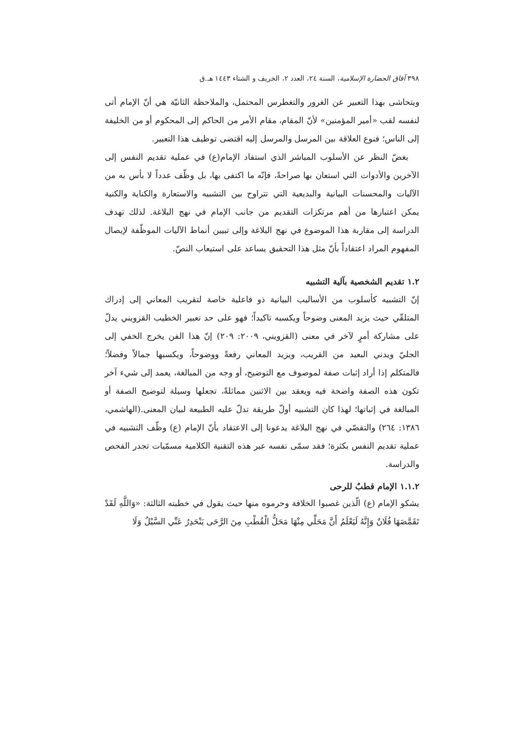٣٩٨ آفاق الحضارة الإسلامية، السنة ٢٤، العدد ٢، الخريف و الشتاء ١٤٤٣ هـ.ق
ويتحاشى بهذا التعبير عن الغرور والتغطرس المحتمل، والملاحظة الثانيّة هي أنّ الإمام أتى لنفسه لقب «أمير المؤمنين» لأنّ المقام، مقام الأمر من الحاكم إلى المحكوم أو من الخليفة إلى الناس؛ فنوع العلاقة بين المرسل والمرسل إليه اقتضى توظيف هذا التعبير.
بغضّ النظر عن الأسلوب المباشر الذي استفاد الإمام(ع) في عملية تقديم النفس إلى الآخرين والأدوات التي استعان بها صراحةً، فإنّه ما اكتفى بها، بل وظّف عدداً لا بأس به من الآليات والمحسنات البيانية والبديعية التي تتراوح بين التشبيه والاستعارة والكناية والكنية يمكن اعتبارها من أهم مرتكزات التقديم من جانب الإمام في نهج البلاغة. لذلك تهدف الدراسة إلى مقاربة هذا الموضوع في نهج البلاغة وإلى تبيين أنماط الآليات الموظّفة لإيصال المفهوم المراد اعتقاداً بأنّ مثل هذا التحقيق يساعد على استيعاب النصّ.
١.٢ تقديم الشخصية بآلية التشبيه
إنّ التشبيه كأسلوب من الأساليب البيانية ذو فاعلية خاصة لتقريب المعاني إلى إدراك المتلقّي حيث يزيد المعنى وضوحاً ويكسبه تاكيداً؛ فهو على حد تعبير الخطيب القزويني يدلّ على مشاركة أمرٍ لآخر في معنى (القزويني، ٢٠٠٩: ٢٠٩) إنّ هذا الفن يخرج الخفي إلى الجليّ ويدني البعيد من القريب، ويزيد المعاني رفعةً ووضوحاً، ويكسبها جمالاً وفضلاً؛ فالمتكلم إذا أراد إثبات صفة لموصوف مع التوضيح، أو وجه من المبالغة، يعمد إلى شيء آخر تكون هذه الصفة واضحة فيه ويعقد بين الاثنين مماثلةً، تجعلها وسيلة لتوضيح الصفة أو المبالغة في إثباتها؛ لهذا كان التشبيه أولّ طريقة تدلّ عليه الطبيعة لبيان المعنى.(الهاشمي، ١٣٨٦: ٢٦٤) والتقصّي في نهج البلاغة يدعونا إلى الاعتقاد بأنّ الإمام (ع) وظّف التشبيه في عملية تقديم النفس بكثرة؛ فقد سمّى نفسه عبر هذه التقنية الكلامية مسمّيات تجدر الفحص والدراسة.
١.١.٢ الإمام قطبٌ للرحى
يشكو الإمام (ع) الّذين غصبوا الخلافة وحرموه منها حيث يقول في خطبته الثالثة: «وَاللَّهِ لَقَدْ تَقَمَّصَهَا فُلَانٌ وَإِنَّهُ لَيَعْلَمُ أَنَّ مَحَلِّي مِنْهَا مَحَلُّ الْقُطْبِ مِنَ الرَّحَى يَنْحَدِرُ عَنِّي السَّيْلُ وَلَا